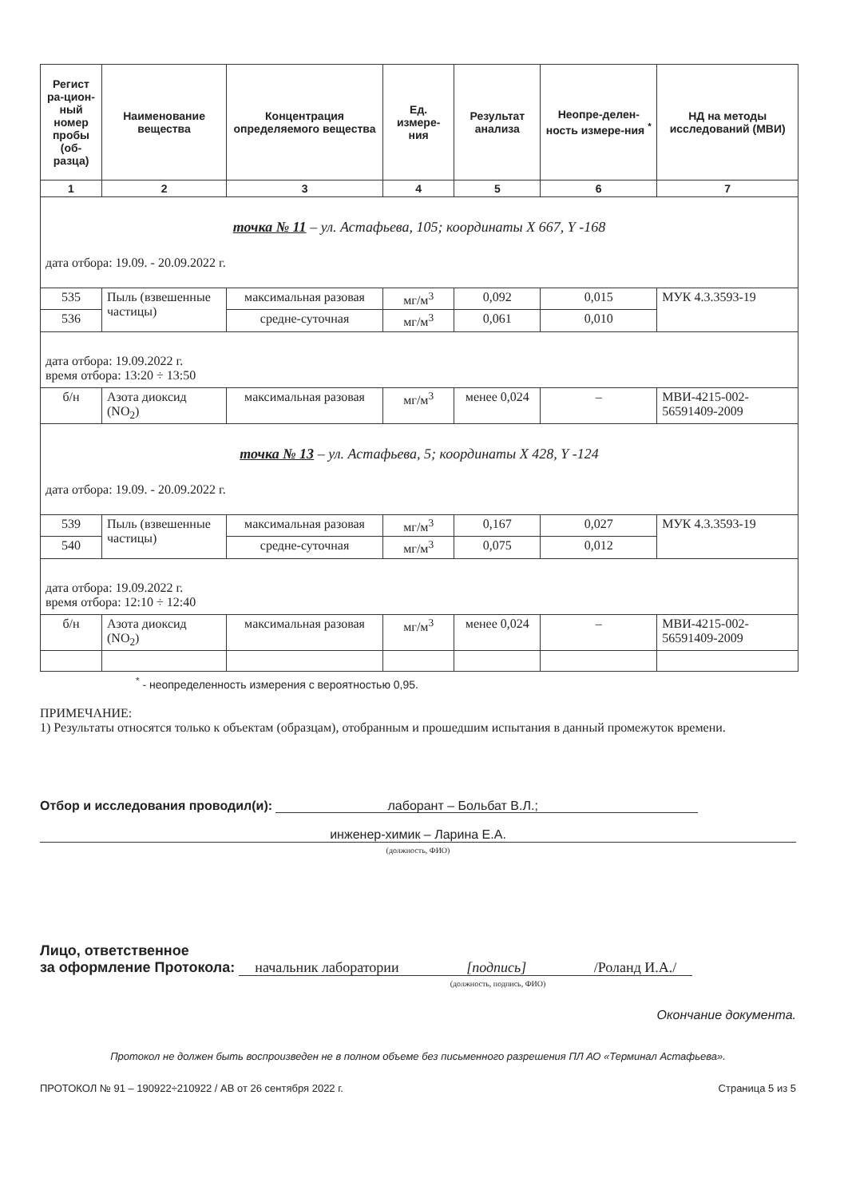| Регист ра-цион-ный номер пробы (об-разца) | Наименование вещества | Концентрация определяемого вещества | Ед. измере-ния | Результат анализа | Неопре-делен-ность измере-ния <sup>*</sup> | НД на методы исследований (МВИ) |
| --- | --- | --- | --- | --- | --- | --- |
| 1 | 2 | 3 | 4 | 5 | 6 | 7 |
| точка № 11 – ул. Астафьева, 105; координаты X 667, Y -168 дата отбора: 19.09. - 20.09.2022 г. | | | | | | |
| 535 | Пыль (взвешенные частицы) | максимальная разовая | мг/м<sup>3</sup> | 0,092 | 0,015 | МУК 4.3.3593-19 |
| 536 | | средне-суточная | мг/м<sup>3</sup> | 0,061 | 0,010 | |
| дата отбора: 19.09.2022 г. время отбора: 13:20 ÷ 13:50 | | | | | | |
| б/н | Азота диоксид (NO<sub>2</sub>) | максимальная разовая | мг/м<sup>3</sup> | менее 0,024 | – | МВИ-4215-002-56591409-2009 |
| точка № 13 – ул. Астафьева, 5; координаты X 428, Y -124 дата отбора: 19.09. - 20.09.2022 г. | | | | | | |
| 539 | Пыль (взвешенные частицы) | максимальная разовая | мг/м<sup>3</sup> | 0,167 | 0,027 | МУК 4.3.3593-19 |
| 540 | | средне-суточная | мг/м<sup>3</sup> | 0,075 | 0,012 | |
| дата отбора: 19.09.2022 г. время отбора: 12:10 ÷ 12:40 | | | | | | |
| б/н | Азота диоксид (NO<sub>2</sub>) | максимальная разовая | мг/м<sup>3</sup> | менее 0,024 | – | МВИ-4215-002-56591409-2009 |
<sup>*</sup> - неопределенность измерения с вероятностью 0,95.
ПРИМЕЧАНИЕ:
1) Результаты относятся только к объектам (образцам), отобранным и прошедшим испытания в данный промежуток времени.
Отбор и исследования проводил(и): лаборант – Больбат В.Л.;
инженер-химик – Ларина Е.А.
(должность, ФИО)
Лицо, ответственное
за оформление Протокола: начальник лаборатории [подпись] /Роланд И.А./
(должность, подпись, ФИО)
Окончание документа.
Протокол не должен быть воспроизведен не в полном объеме без письменного разрешения ПЛ АО «Терминал Астафьева».
ПРОТОКОЛ № 91 – 190922÷210922 / АВ от 26 сентября 2022 г. Страница 5 из 5